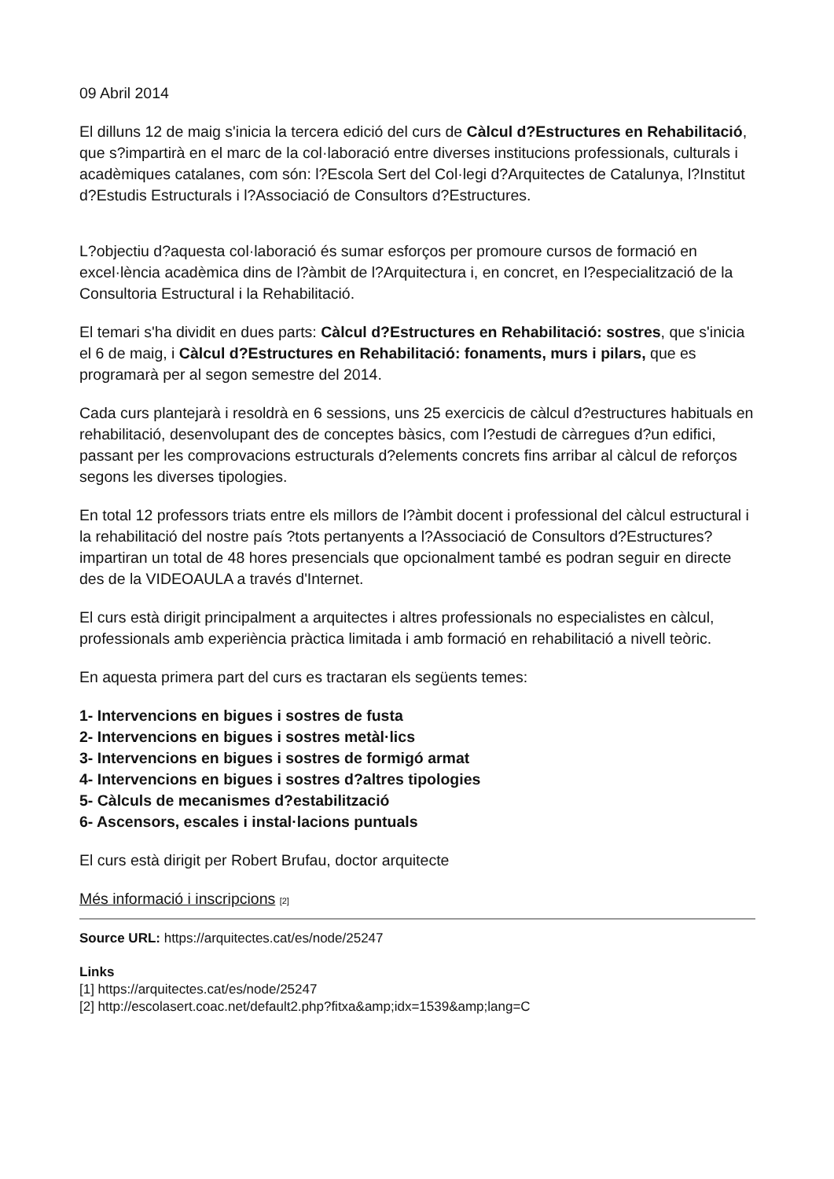09 Abril 2014
El dilluns 12 de maig s'inicia la tercera edició del curs de Càlcul d?Estructures en Rehabilitació, que s?impartirà en el marc de la col·laboració entre diverses institucions professionals, culturals i acadèmiques catalanes, com són: l?Escola Sert del Col·legi d?Arquitectes de Catalunya, l?Institut d?Estudis Estructurals i l?Associació de Consultors d?Estructures.
L?objectiu d?aquesta col·laboració és sumar esforços per promoure cursos de formació en excel·lència acadèmica dins de l?àmbit de l?Arquitectura i, en concret, en l?especialització de la Consultoria Estructural i la Rehabilitació.
El temari s'ha dividit en dues parts: Càlcul d?Estructures en Rehabilitació: sostres, que s'inicia el 6 de maig, i Càlcul d?Estructures en Rehabilitació: fonaments, murs i pilars, que es programarà per al segon semestre del 2014.
Cada curs plantejarà i resoldrà en 6 sessions, uns 25 exercicis de càlcul d?estructures habituals en rehabilitació, desenvolupant des de conceptes bàsics, com l?estudi de càrregues d?un edifici, passant per les comprovacions estructurals d?elements concrets fins arribar al càlcul de reforços segons les diverses tipologies.
En total 12 professors triats entre els millors de l?àmbit docent i professional del càlcul estructural i la rehabilitació del nostre país ?tots pertanyents a l?Associació de Consultors d?Estructures? impartiran un total de 48 hores presencials que opcionalment també es podran seguir en directe des de la VIDEOAULA a través d'Internet.
El curs està dirigit principalment a arquitectes i altres professionals no especialistes en càlcul, professionals amb experiència pràctica limitada i amb formació en rehabilitació a nivell teòric.
En aquesta primera part del curs es tractaran els següents temes:
1- Intervencions en bigues i sostres de fusta
2- Intervencions en bigues i sostres metàl·lics
3- Intervencions en bigues i sostres de formigó armat
4- Intervencions en bigues i sostres d?altres tipologies
5- Càlculs de mecanismes d?estabilització
6- Ascensors, escales i instal·lacions puntuals
El curs està dirigit per Robert Brufau, doctor arquitecte
Més informació i inscripcions [2]
Source URL: https://arquitectes.cat/es/node/25247
Links
[1] https://arquitectes.cat/es/node/25247
[2] http://escolasert.coac.net/default2.php?fitxa&amp;idx=1539&amp;lang=C